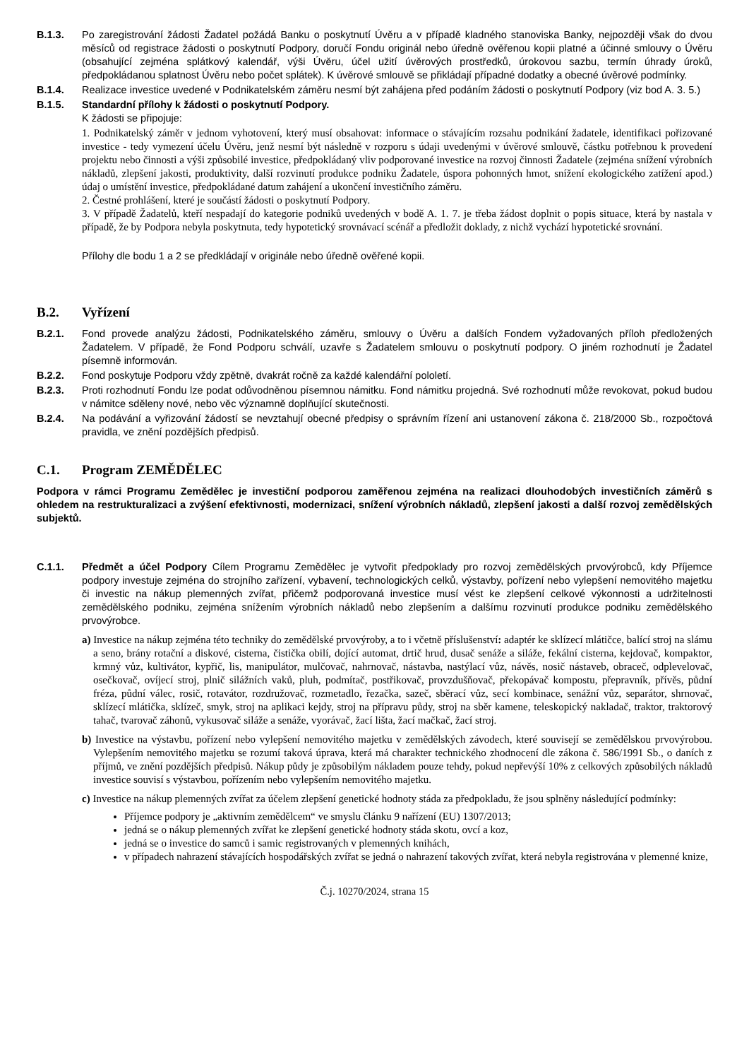B.1.3. Po zaregistrování žádosti Žadatel požádá Banku o poskytnutí Úvěru a v případě kladného stanoviska Banky, nejpozději však do dvou měsíců od registrace žádosti o poskytnutí Podpory, doručí Fondu originál nebo úředně ověřenou kopii platné a účinné smlouvy o Úvěru (obsahující zejména splátkový kalendář, výši Úvěru, účel užití úvěrových prostředků, úrokovou sazbu, termín úhrady úroků, předpokládanou splatnost Úvěru nebo počet splátek). K úvěrové smlouvě se přikládají případné dodatky a obecné úvěrové podmínky.
B.1.4. Realizace investice uvedené v Podnikatelském záměru nesmí být zahájena před podáním žádosti o poskytnutí Podpory (viz bod A. 3. 5.)
B.1.5. Standardní přílohy k žádosti o poskytnutí Podpory.
K žádosti se připojuje:
1. Podnikatelský záměr v jednom vyhotovení, který musí obsahovat: informace o stávajícím rozsahu podnikání žadatele, identifikaci pořizované investice - tedy vymezení účelu Úvěru, jenž nesmí být následně v rozporu s údaji uvedenými v úvěrové smlouvě, částku potřebnou k provedení projektu nebo činnosti a výši způsobilé investice, předpokládaný vliv podporované investice na rozvoj činnosti Žadatele (zejména snížení výrobních nákladů, zlepšení jakosti, produktivity, další rozvinutí produkce podniku Žadatele, úspora pohonných hmot, snížení ekologického zatížení apod.) údaj o umístění investice, předpokládané datum zahájení a ukončení investičního záměru.
2. Čestné prohlášení, které je součástí žádosti o poskytnutí Podpory.
3. V případě Žadatelů, kteří nespadají do kategorie podniků uvedených v bodě A. 1. 7. je třeba žádost doplnit o popis situace, která by nastala v případě, že by Podpora nebyla poskytnuta, tedy hypotetický srovnávací scénář a předložit doklady, z nichž vychází hypotetické srovnání.
Přílohy dle bodu 1 a 2 se předkládají v originále nebo úředně ověřené kopii.
B.2. Vyřízení
B.2.1. Fond provede analýzu žádosti, Podnikatelského záměru, smlouvy o Úvěru a dalších Fondem vyžadovaných příloh předložených Žadatelem. V případě, že Fond Podporu schválí, uzavře s Žadatelem smlouvu o poskytnutí podpory. O jiném rozhodnutí je Žadatel písemně informován.
B.2.2. Fond poskytuje Podporu vždy zpětně, dvakrát ročně za každé kalendářní pololetí.
B.2.3. Proti rozhodnutí Fondu lze podat odůvodněnou písemnou námitku. Fond námitku projedná. Své rozhodnutí může revokovat, pokud budou v námitce sděleny nové, nebo věc významně doplňující skutečnosti.
B.2.4. Na podávání a vyřizování žádostí se nevztahují obecné předpisy o správním řízení ani ustanovení zákona č. 218/2000 Sb., rozpočtová pravidla, ve znění pozdějších předpisů.
C.1. Program ZEMĚDĚLEC
Podpora v rámci Programu Zemědělec je investiční podporou zaměřenou zejména na realizaci dlouhodobých investičních záměrů s ohledem na restrukturalizaci a zvýšení efektivnosti, modernizaci, snížení výrobních nákladů, zlepšení jakosti a další rozvoj zemědělských subjektů.
C.1.1. Předmět a účel Podpory Cílem Programu Zemědělec je vytvořit předpoklady pro rozvoj zemědělských prvovýrobců, kdy Příjemce podpory investuje zejména do strojního zařízení, vybavení, technologických celků, výstavby, pořízení nebo vylepšení nemovitého majetku či investic na nákup plemenných zvířat, přičemž podporovaná investice musí vést ke zlepšení celkové výkonnosti a udržitelnosti zemědělského podniku, zejména snížením výrobních nákladů nebo zlepšením a dalšímu rozvinutí produkce podniku zemědělského prvovýrobce.
a) Investice na nákup zejména této techniky do zemědělské prvovýroby, a to i včetně příslušenství: adaptér ke sklízecí mlátičce, balící stroj na slámu a seno, brány rotační a diskové, cisterna, čistička obilí, dojící automat, drtič hrud, dusač senáže a siláže, fekální cisterna, kejdovač, kompaktor, krmný vůz, kultivátor, kypřič, lis, manipulátor, mulčovač, nahrnovač, nástavba, nastýlací vůz, návěs, nosič nástaveb, obraceč, odplevelovač, osečkovač, ovíjecí stroj, plnič silážních vaků, pluh, podmítač, postřikovač, provzdušňovač, překopávač kompostu, přepravník, přívěs, půdní fréza, půdní válec, rosič, rotavátor, rozdružovač, rozmetadlo, řezačka, sazeč, sběrací vůz, secí kombinace, senážní vůz, separátor, shrnovač, sklízecí mlátička, sklízeč, smyk, stroj na aplikaci kejdy, stroj na přípravu půdy, stroj na sběr kamene, teleskopický nakladač, traktor, traktorový tahač, tvarovač záhonů, vykusovač siláže a senáže, vyorávač, žací lišta, žací mačkač, žací stroj.
b) Investice na výstavbu, pořízení nebo vylepšení nemovitého majetku v zemědělských závodech, které souvisejí se zemědělskou prvovýrobou. Vylepšením nemovitého majetku se rozumí taková úprava, která má charakter technického zhodnocení dle zákona č. 586/1991 Sb., o daních z příjmů, ve znění pozdějších předpisů. Nákup půdy je způsobilým nákladem pouze tehdy, pokud nepřevýší 10% z celkových způsobilých nákladů investice souvisí s výstavbou, pořízením nebo vylepšením nemovitého majetku.
c) Investice na nákup plemenných zvířat za účelem zlepšení genetické hodnoty stáda za předpokladu, že jsou splněny následující podmínky:
Příjemce podpory je „aktivním zemědělcem“ ve smyslu článku 9 nařízení (EU) 1307/2013;
jedná se o nákup plemenných zvířat ke zlepšení genetické hodnoty stáda skotu, ovcí a koz,
jedná se o investice do samců i samic registrovaných v plemenných knihách,
v případech nahrazení stávajících hospodářských zvířat se jedná o nahrazení takových zvířat, která nebyla registrována v plemenné knize,
Č.j. 10270/2024, strana 15